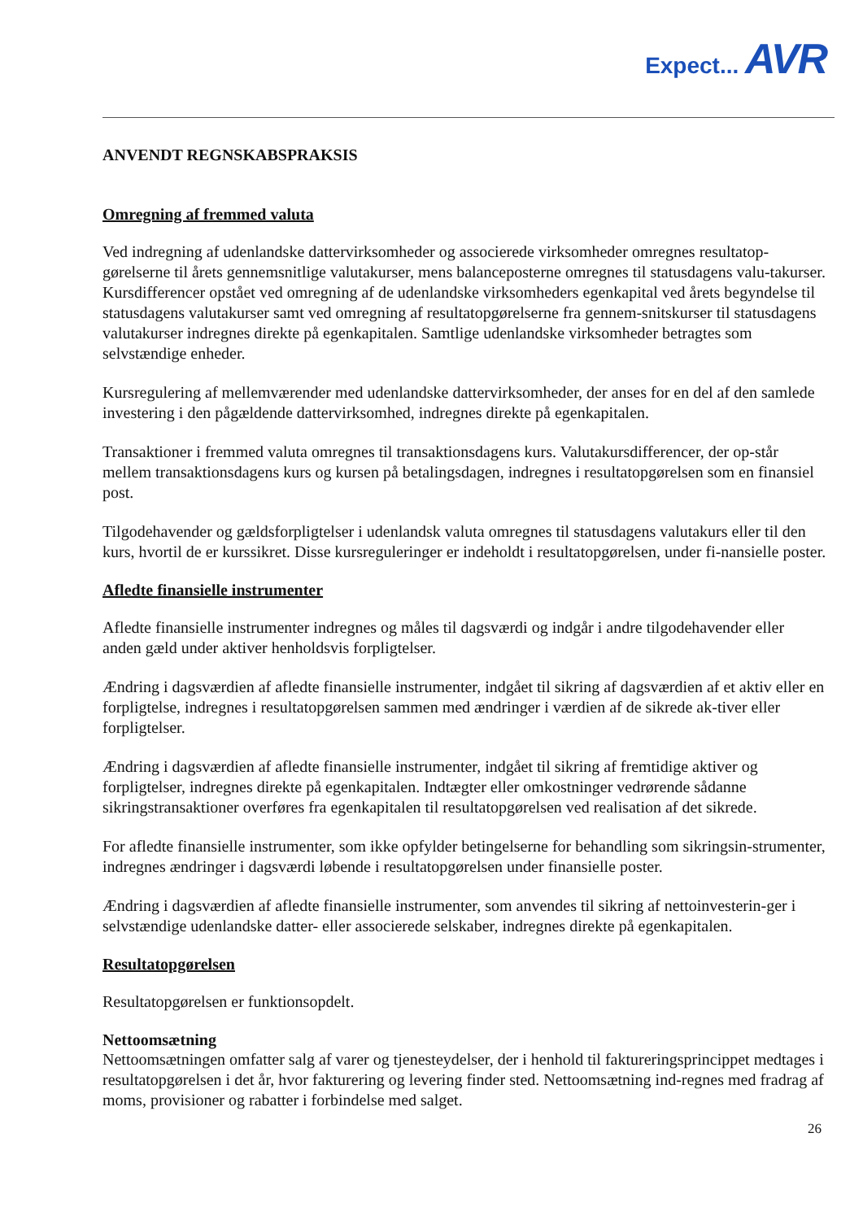Expect... AVR
ANVENDT REGNSKABSPRAKSIS
Omregning af fremmed valuta
Ved indregning af udenlandske dattervirksomheder og associerede virksomheder omregnes resultatop-gørelserne til årets gennemsnitlige valutakurser, mens balanceposterne omregnes til statusdagens valu-takurser. Kursdifferencer opstået ved omregning af de udenlandske virksomheders egenkapital ved årets begyndelse til statusdagens valutakurser samt ved omregning af resultatopgørelserne fra gennem-snitskurser til statusdagens valutakurser indregnes direkte på egenkapitalen. Samtlige udenlandske virksomheder betragtes som selvstændige enheder.
Kursregulering af mellemværender med udenlandske dattervirksomheder, der anses for en del af den samlede investering i den pågældende dattervirksomhed, indregnes direkte på egenkapitalen.
Transaktioner i fremmed valuta omregnes til transaktionsdagens kurs. Valutakursdifferencer, der op-står mellem transaktionsdagens kurs og kursen på betalingsdagen, indregnes i resultatopgørelsen som en finansiel post.
Tilgodehavender og gældsforpligtelser i udenlandsk valuta omregnes til statusdagens valutakurs eller til den kurs, hvortil de er kurssikret. Disse kursreguleringer er indeholdt i resultatopgørelsen, under fi-nansielle poster.
Afledte finansielle instrumenter
Afledte finansielle instrumenter indregnes og måles til dagsværdi og indgår i andre tilgodehavender eller anden gæld under aktiver henholdsvis forpligtelser.
Ændring i dagsværdien af afledte finansielle instrumenter, indgået til sikring af dagsværdien af et aktiv eller en forpligtelse, indregnes i resultatopgørelsen sammen med ændringer i værdien af de sikrede ak-tiver eller forpligtelser.
Ændring i dagsværdien af afledte finansielle instrumenter, indgået til sikring af fremtidige aktiver og forpligtelser, indregnes direkte på egenkapitalen. Indtægter eller omkostninger vedrørende sådanne sikringstransaktioner overføres fra egenkapitalen til resultatopgørelsen ved realisation af det sikrede.
For afledte finansielle instrumenter, som ikke opfylder betingelserne for behandling som sikringsin-strumenter, indregnes ændringer i dagsværdi løbende i resultatopgørelsen under finansielle poster.
Ændring i dagsværdien af afledte finansielle instrumenter, som anvendes til sikring af nettoinvesterin-ger i selvstændige udenlandske datter- eller associerede selskaber, indregnes direkte på egenkapitalen.
Resultatopgørelsen
Resultatopgørelsen er funktionsopdelt.
Nettoomsætning
Nettoomsætningen omfatter salg af varer og tjenesteydelser, der i henhold til faktureringsprincippet medtages i resultatopgørelsen i det år, hvor fakturering og levering finder sted. Nettoomsætning ind-regnes med fradrag af moms, provisioner og rabatter i forbindelse med salget.
26